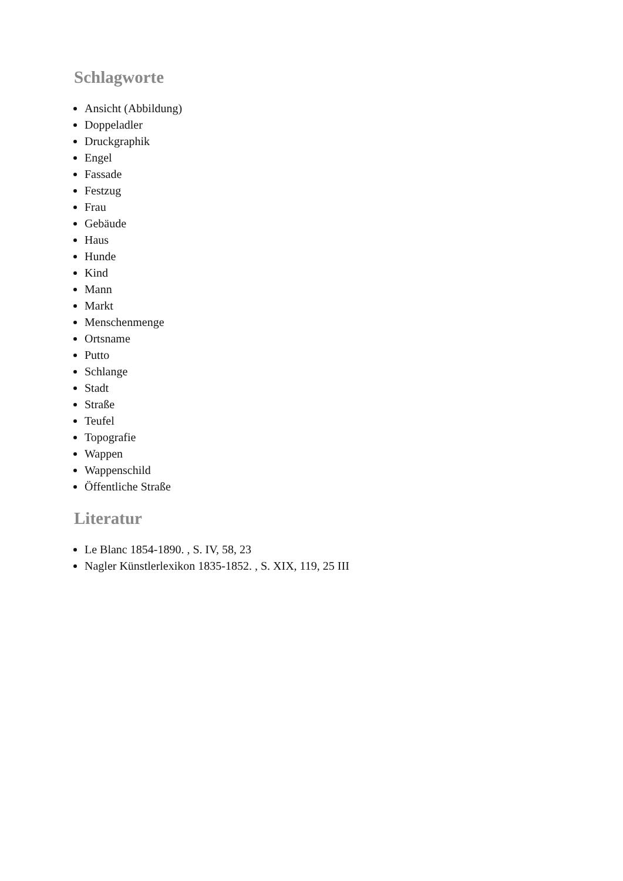Schlagworte
Ansicht (Abbildung)
Doppeladler
Druckgraphik
Engel
Fassade
Festzug
Frau
Gebäude
Haus
Hunde
Kind
Mann
Markt
Menschenmenge
Ortsname
Putto
Schlange
Stadt
Straße
Teufel
Topografie
Wappen
Wappenschild
Öffentliche Straße
Literatur
Le Blanc 1854-1890. , S. IV, 58, 23
Nagler Künstlerlexikon 1835-1852. , S. XIX, 119, 25 III